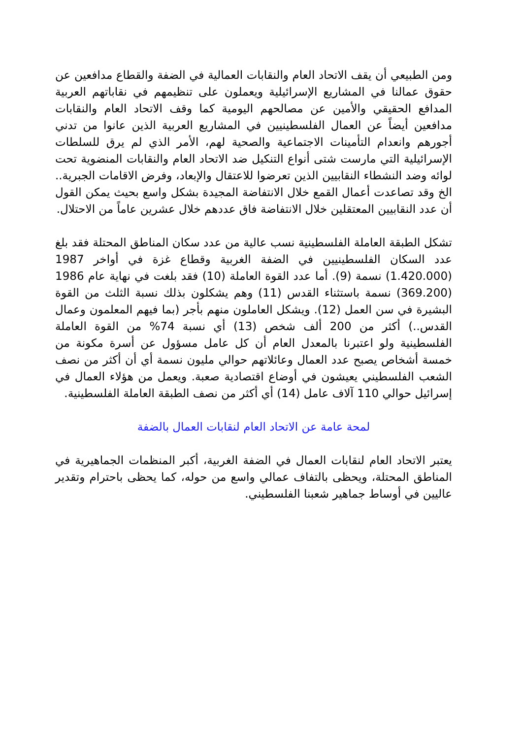ومن الطبيعي أن يقف الاتحاد العام والنقابات العمالية في الضفة والقطاع مدافعين عن حقوق عمالنا في المشاريع الإسرائيلية ويعملون على تنظيمهم في نقاباتهم العربية المدافع الحقيقي والأمين عن مصالحهم اليومية كما وقف الاتحاد العام والنقابات مدافعين أيضاً عن العمال الفلسطينيين في المشاريع العربية الذين عانوا من تدني أجورهم وانعدام التأمينات الاجتماعية والصحية لهم، الأمر الذي لم يرق للسلطات الإسرائيلية التي مارست شتى أنواع التنكيل ضد الاتحاد العام والنقابات المنضوية تحت لوائه وضد النشطاء النقابيين الذين تعرضوا للاعتقال والإبعاد، وفرض الاقامات الجبرية.. الخ وقد تصاعدت أعمال القمع خلال الانتفاضة المجيدة بشكل واسع بحيث يمكن القول أن عدد النقابيين المعتقلين خلال الانتفاضة فاق عددهم خلال عشرين عاماً من الاحتلال.
تشكل الطبقة العاملة الفلسطينية نسب عالية من عدد سكان المناطق المحتلة فقد بلغ عدد السكان الفلسطينيين في الضفة الغربية وقطاع غزة في أواخر 1987 (1.420.000) نسمة (9). أما عدد القوة العاملة (10) فقد بلغت في نهاية عام 1986 (369.200) نسمة باستثناء القدس (11) وهم يشكلون بذلك نسبة الثلث من القوة البشيرة في سن العمل (12). ويشكل العاملون منهم بأجر (بما فيهم المعلمون وعمال القدس..) أكثر من 200 ألف شخص (13) أي نسبة 74% من القوة العاملة الفلسطينية ولو اعتبرنا بالمعدل العام أن كل عامل مسؤول عن أسرة مكونة من خمسة أشخاص يصبح عدد العمال وعائلاتهم حوالي مليون نسمة أي أن أكثر من نصف الشعب الفلسطيني يعيشون في أوضاع اقتصادية صعبة. ويعمل من هؤلاء العمال في إسرائيل حوالي 110 آلاف عامل (14) أي أكثر من نصف الطبقة العاملة الفلسطينية.
لمحة عامة عن الاتحاد العام لنقابات العمال بالضفة
يعتبر الاتحاد العام لنقابات العمال في الضفة الغربية، أكبر المنظمات الجماهيرية في المناطق المحتلة، ويحظى بالتفاف عمالي واسع من حوله، كما يحظى باحترام وتقدير عاليين في أوساط جماهير شعبنا الفلسطيني.